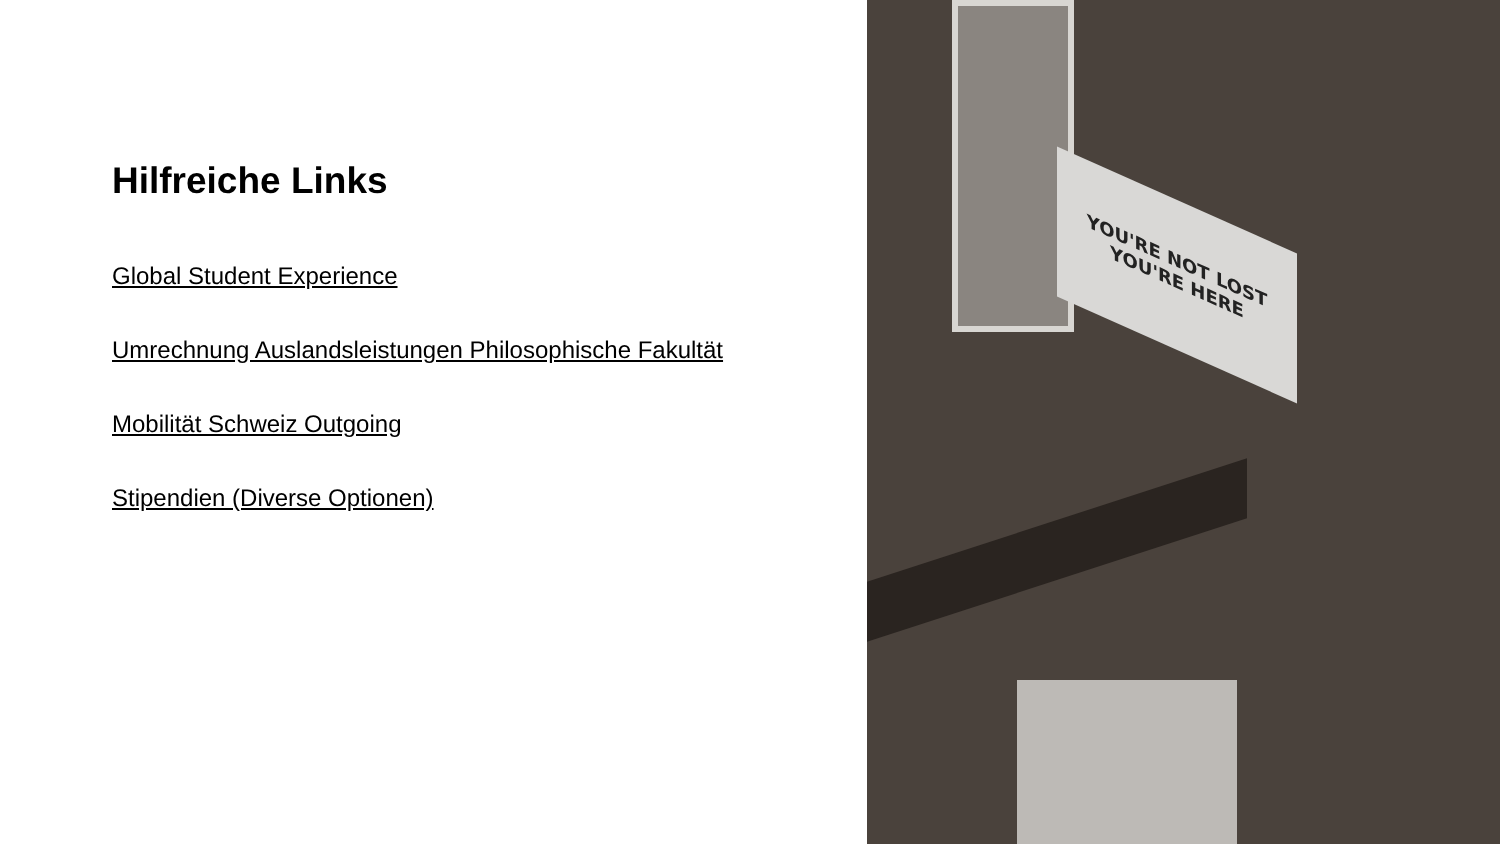Hilfreiche Links
Global Student Experience
Umrechnung Auslandsleistungen Philosophische Fakultät
Mobilität Schweiz Outgoing
Stipendien (Diverse Optionen)
YOU'RE NOT LOST
YOU'RE HERE